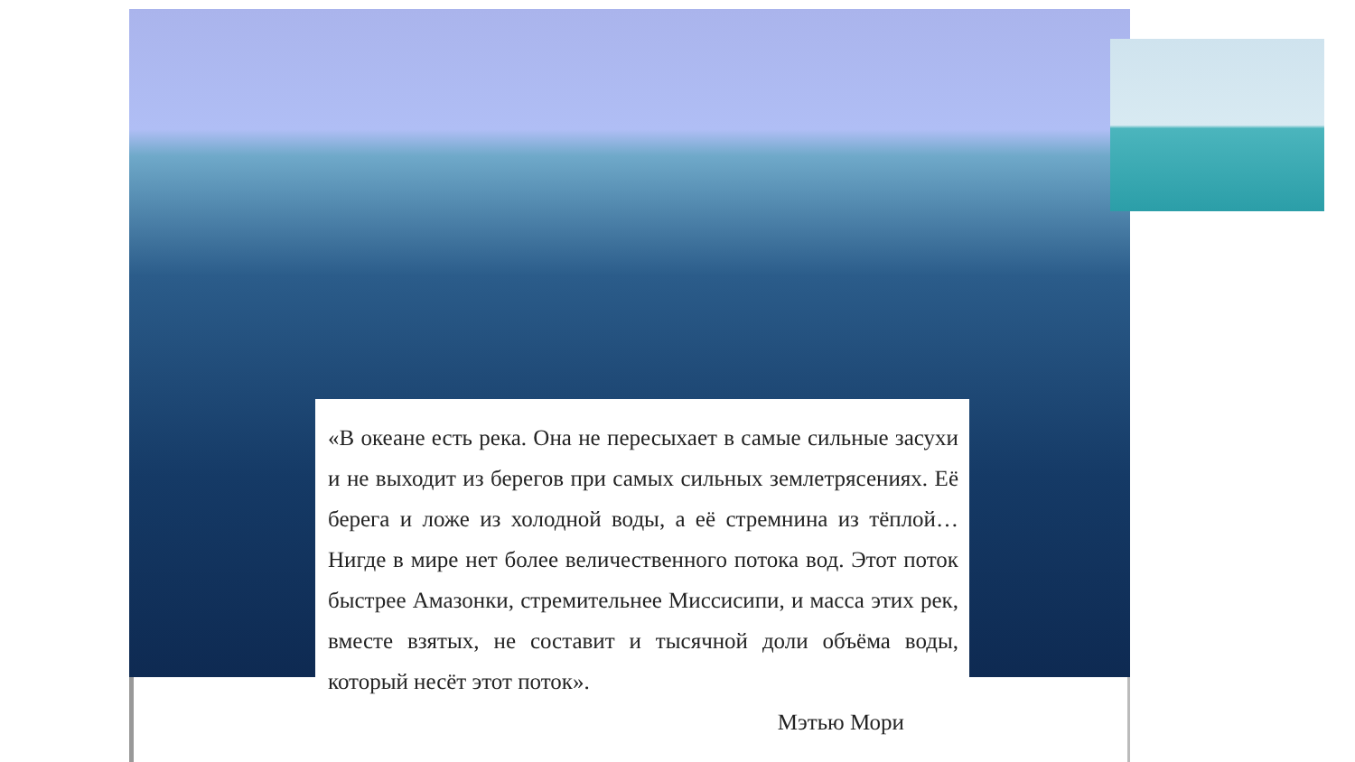«В океане есть река. Она не пересыхает в самые сильные засухи и не выходит из берегов при самых сильных землетрясениях. Её берега и ложе из холодной воды, а её стремнина из тёплой… Нигде в мире нет более величественного потока вод. Этот поток быстрее Амазонки, стремительнее Миссисипи, и масса этих рек, вместе взятых, не составит и тысячной доли объёма воды, который несёт этот поток».
Мэтью Мори